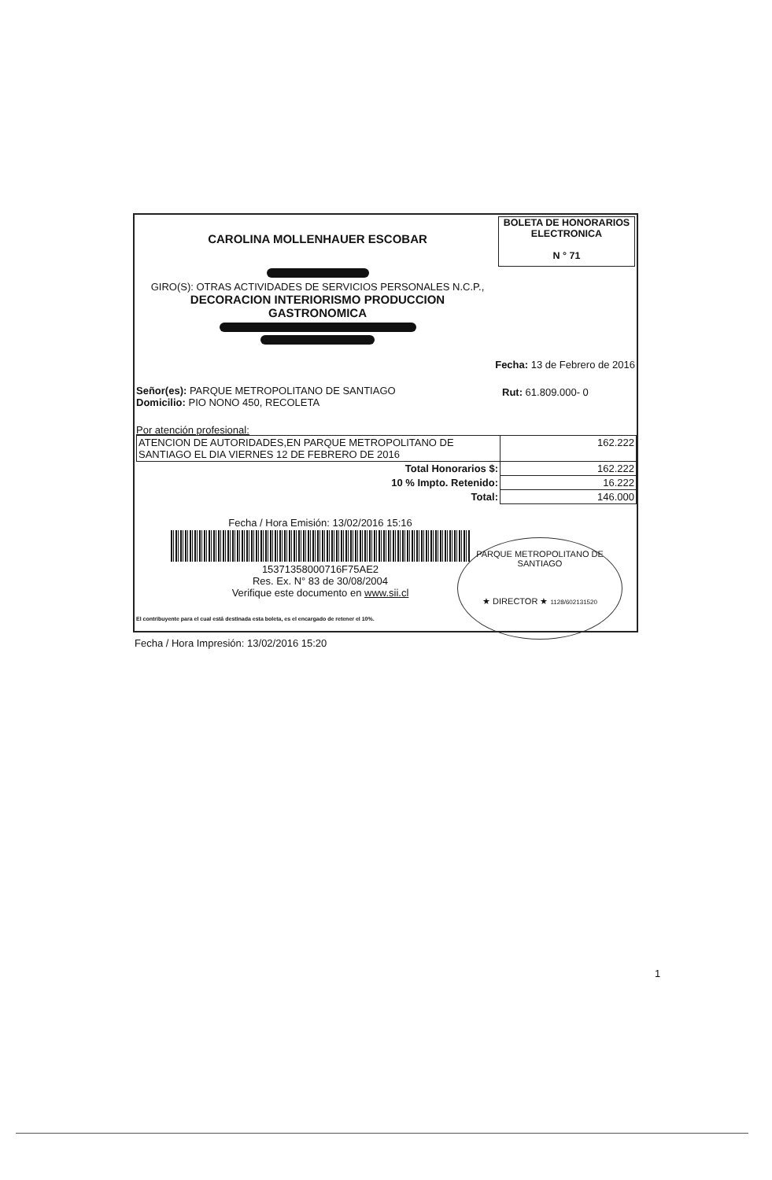CAROLINA MOLLENHAUER ESCOBAR
BOLETA DE HONORARIOS
ELECTRONICA
N ° 71
GIRO(S): OTRAS ACTIVIDADES DE SERVICIOS PERSONALES N.C.P.,
DECORACION INTERIORISMO PRODUCCION
GASTRONOMICA
Fecha: 13 de Febrero de 2016
Señor(es): PARQUE METROPOLITANO DE SANTIAGO
Domicilio: PIO NONO 450, RECOLETA
Rut: 61.809.000- 0
Por atención profesional:
| ATENCION DE AUTORIDADES,EN PARQUE METROPOLITANO DE SANTIAGO EL DIA VIERNES 12 DE FEBRERO DE 2016 | 162.222 |
| Total Honorarios $: | 162.222 |
| 10 % Impto. Retenido: | 16.222 |
| Total: | 146.000 |
Fecha / Hora Emisión: 13/02/2016 15:16
15371358000716F75AE2
Res. Ex. N° 83 de 30/08/2004
Verifique este documento en www.sii.cl
El contribuyente para el cual está destinada esta boleta, es el encargado de retener el 10%.
PARQUE METROPOLITANO DE SANTIAGO
★ DIRECTOR ★ 1128/602131520
Fecha / Hora Impresión: 13/02/2016 15:20
1